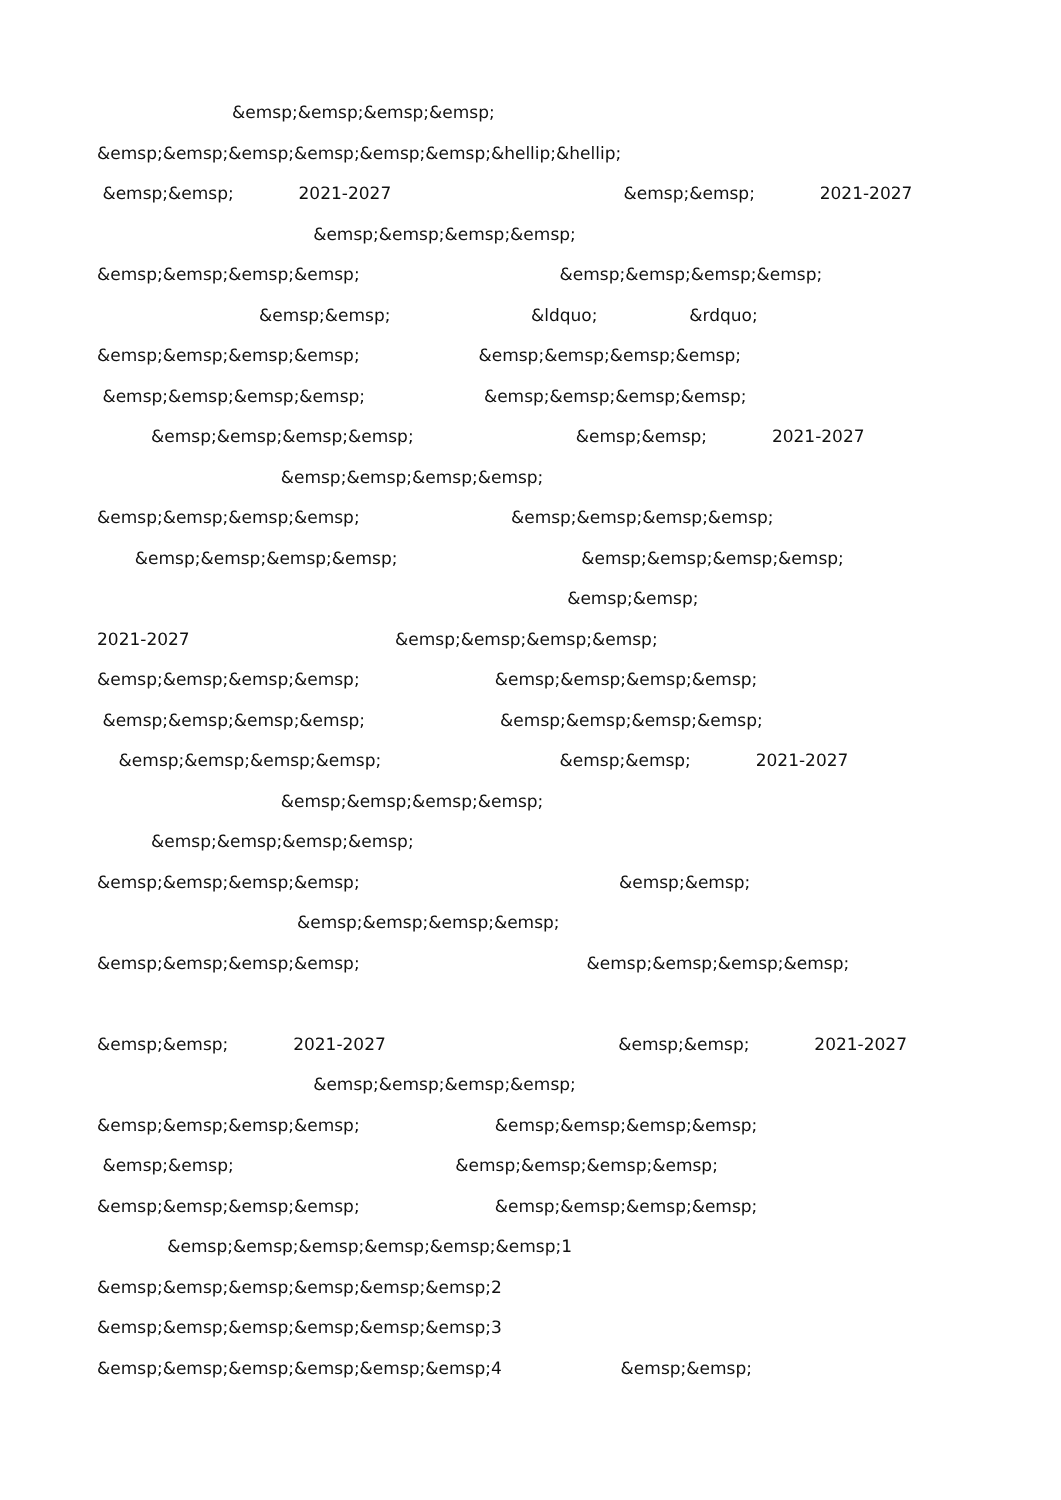&emsp;&emsp;&emsp;&emsp;
&emsp;&emsp;&emsp;&emsp;&emsp;&emsp;&hellip;&hellip;
&emsp;&emsp; 2021-2027 &emsp;&emsp; 2021-2027
&emsp;&emsp;&emsp;&emsp;
&emsp;&emsp;&emsp;&emsp; &emsp;&emsp;&emsp;&emsp;
&emsp;&emsp; &ldquo; &rdquo;
&emsp;&emsp;&emsp;&emsp; &emsp;&emsp;&emsp;&emsp;
&emsp;&emsp;&emsp;&emsp; &emsp;&emsp;&emsp;&emsp;
&emsp;&emsp;&emsp;&emsp; &emsp;&emsp; 2021-2027
&emsp;&emsp;&emsp;&emsp;
&emsp;&emsp;&emsp;&emsp; &emsp;&emsp;&emsp;&emsp;
&emsp;&emsp;&emsp;&emsp; &emsp;&emsp;&emsp;&emsp;
&emsp;&emsp;
2021-2027 &emsp;&emsp;&emsp;&emsp;
&emsp;&emsp;&emsp;&emsp; &emsp;&emsp;&emsp;&emsp;
&emsp;&emsp;&emsp;&emsp; &emsp;&emsp;&emsp;&emsp;
&emsp;&emsp;&emsp;&emsp; &emsp;&emsp; 2021-2027
&emsp;&emsp;&emsp;&emsp;
&emsp;&emsp;&emsp;&emsp;
&emsp;&emsp;&emsp;&emsp; &emsp;&emsp;
&emsp;&emsp;&emsp;&emsp;
&emsp;&emsp;&emsp;&emsp; &emsp;&emsp;&emsp;&emsp;
&emsp;&emsp; 2021-2027 &emsp;&emsp; 2021-2027
&emsp;&emsp;&emsp;&emsp;
&emsp;&emsp;&emsp;&emsp; &emsp;&emsp;&emsp;&emsp;
&emsp;&emsp; &emsp;&emsp;&emsp;&emsp;
&emsp;&emsp;&emsp;&emsp; &emsp;&emsp;&emsp;&emsp;
&emsp;&emsp;&emsp;&emsp;&emsp;&emsp;1
&emsp;&emsp;&emsp;&emsp;&emsp;&emsp;2
&emsp;&emsp;&emsp;&emsp;&emsp;&emsp;3
&emsp;&emsp;&emsp;&emsp;&emsp;&emsp;4 &emsp;&emsp;